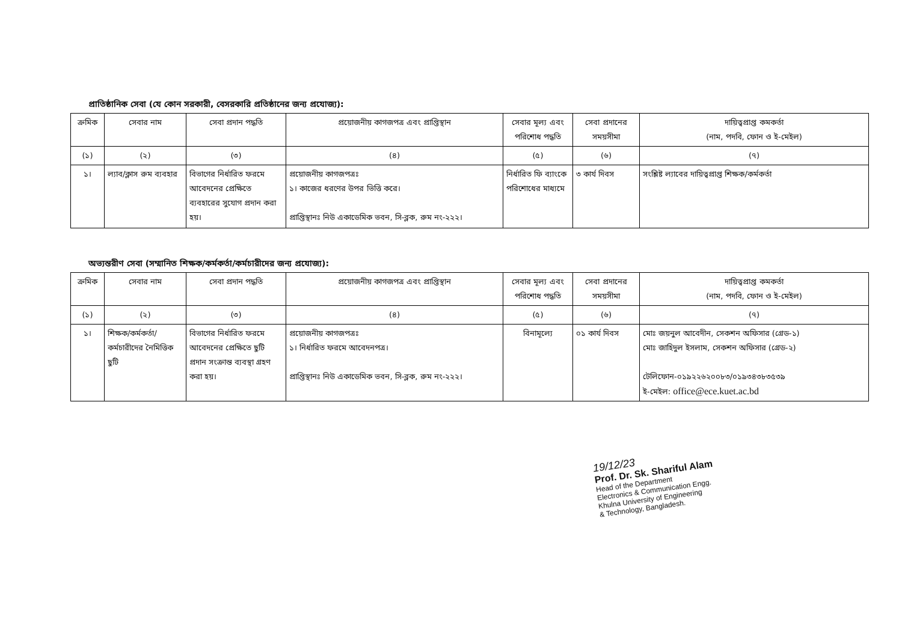প্রাতিষ্ঠানিক সেবা (যে কোন সরকারী, বেসরকারি প্রতিষ্ঠানের জন্য প্রযোজ্য):
| ক্রমিক | সেবার নাম | সেবা প্রদান পদ্ধতি | প্রয়োজনীয় কাগজপত্র এবং প্রাপ্তিস্থান | সেবার মূল্য এবং পরিশোধ পদ্ধতি | সেবা প্রদানের সময়সীমা | দায়িত্বপ্রাপ্ত কমকর্তা (নাম, পদবি, ফোন ও ই-মেইল) |
| --- | --- | --- | --- | --- | --- | --- |
| (১) | (২) | (৩) | (৪) | (৫) | (৬) | (৭) |
| ১। | ল্যাব/ক্লাস রুম ব্যবহার | বিভাগের নির্ধারিত ফরমে আবেদনের প্রেক্ষিতে ব্যবহারের সুযোগ প্রদান করা হয়। | প্রয়োজনীয় কাগজপত্রঃ ১। কাজের ধরণের উপর ভিত্তি করে। প্রাপ্তিস্থানঃ নিউ একাডেমিক ভবন, সি-ব্লক, রুম নং-২২২। | নির্ধারিত ফি ব্যাংকে পরিশোধের মাধ্যমে | ৩ কার্য দিবস | সংশ্লিষ্ট ল্যাবের দায়িত্বপ্রাপ্ত শিক্ষক/কর্মকর্তা |
অভ্যন্তরীণ সেবা (সম্মানিত শিক্ষক/কর্মকর্তা/কর্মচারীদের জন্য প্রযোজ্য):
| ক্রমিক | সেবার নাম | সেবা প্রদান পদ্ধতি | প্রয়োজনীয় কাগজপত্র এবং প্রাপ্তিস্থান | সেবার মূল্য এবং পরিশোধ পদ্ধতি | সেবা প্রদানের সময়সীমা | দায়িত্বপ্রাপ্ত কমকর্তা (নাম, পদবি, ফোন ও ই-মেইল) |
| --- | --- | --- | --- | --- | --- | --- |
| (১) | (২) | (৩) | (৪) | (৫) | (৬) | (৭) |
| ১। | শিক্ষক/কর্মকর্তা/ কর্মচারীদের নৈমিত্তিক ছুটি | বিভাগের নির্ধারিত ফরমে আবেদনের প্রেক্ষিতে ছুটি প্রদান সংক্রান্ত ব্যবস্থা গ্রহণ করা হয়। | প্রয়োজনীয় কাগজপত্রঃ ১। নির্ধারিত ফরমে আবেদনপত্র। প্রাপ্তিস্থানঃ নিউ একাডেমিক ভবন, সি-ব্লক, রুম নং-২২২। | বিনামূল্যে | ০১ কার্য দিবস | মোঃ জয়নুল আবেদীন, সেকশন অফিসার (গ্রেড-১) মোঃ জাহিদুল ইসলাম, সেকশন অফিসার (গ্রেড-২) টেলিফোন-০১৯২২৬২০০৮৩/০১৯৩৪৩৮৩৫৩৯ ই-মেইল: office@ece.kuet.ac.bd |
19/12/23
Prof. Dr. Sk. Shariful Alam
Head of the Department
Electronics & Communication Engg.
Khulna University of Engineering
& Technology, Bangladesh.